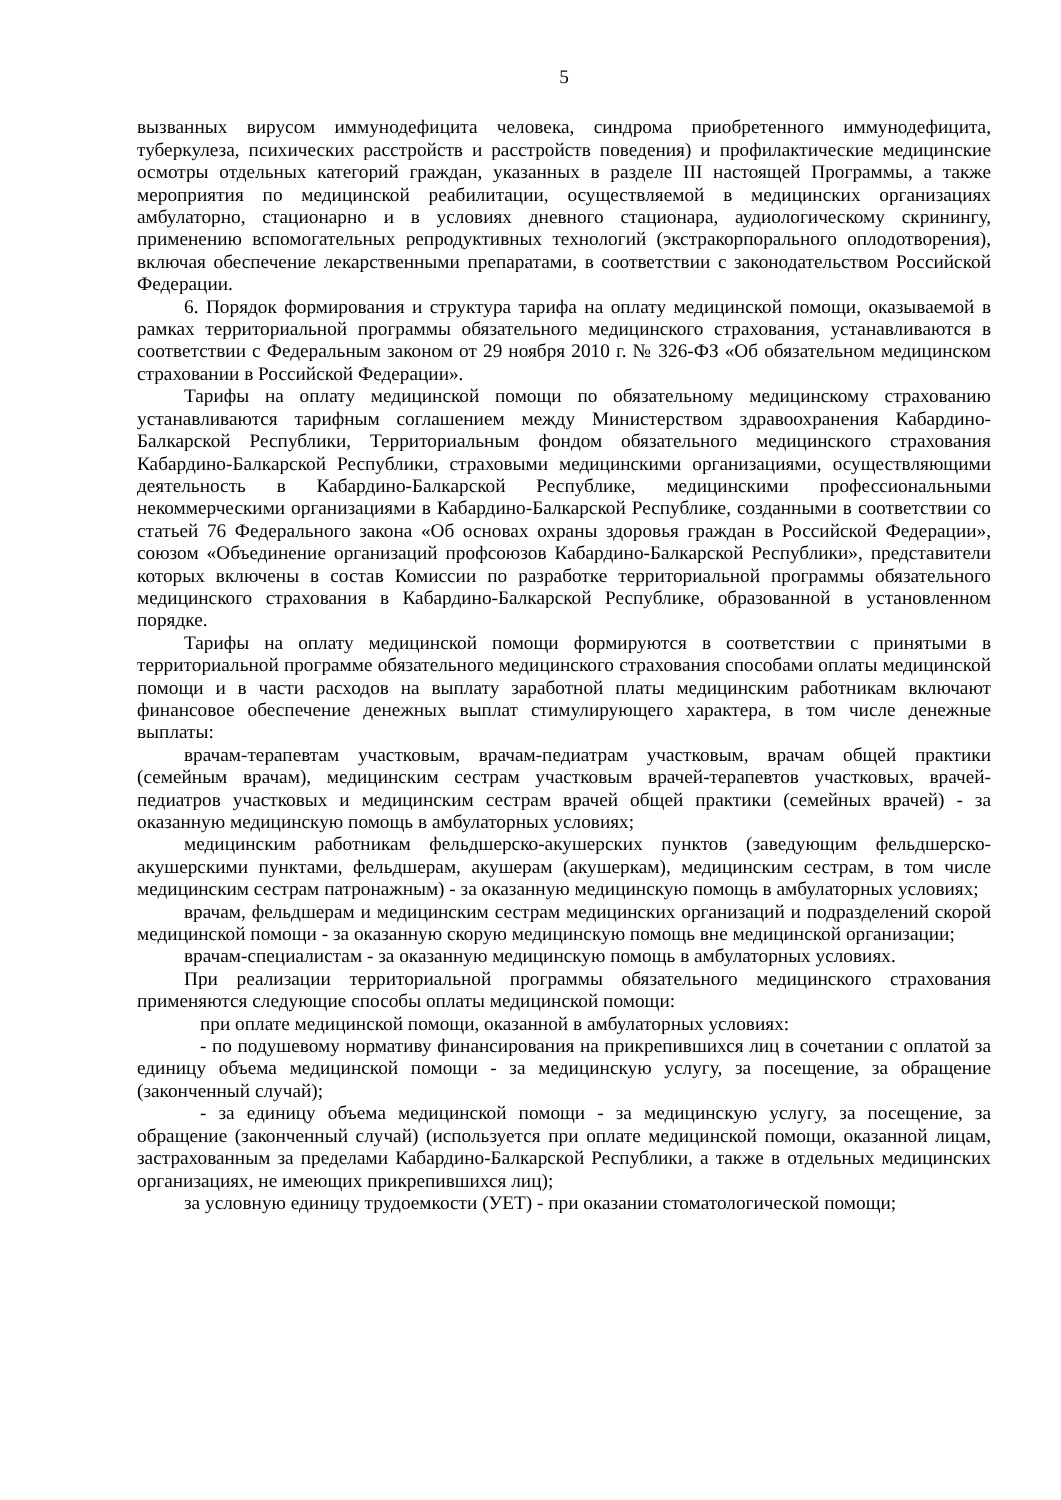5
вызванных вирусом иммунодефицита человека, синдрома приобретенного иммунодефицита, туберкулеза, психических расстройств и расстройств поведения) и профилактические медицинские осмотры отдельных категорий граждан, указанных в разделе III настоящей Программы, а также мероприятия по медицинской реабилитации, осуществляемой в медицинских организациях амбулаторно, стационарно и в условиях дневного стационара, аудиологическому скринингу, применению вспомогательных репродуктивных технологий (экстракорпорального оплодотворения), включая обеспечение лекарственными препаратами, в соответствии с законодательством Российской Федерации.
6. Порядок формирования и структура тарифа на оплату медицинской помощи, оказываемой в рамках территориальной программы обязательного медицинского страхования, устанавливаются в соответствии с Федеральным законом от 29 ноября 2010 г. № 326-ФЗ «Об обязательном медицинском страховании в Российской Федерации».
Тарифы на оплату медицинской помощи по обязательному медицинскому страхованию устанавливаются тарифным соглашением между Министерством здравоохранения Кабардино-Балкарской Республики, Территориальным фондом обязательного медицинского страхования Кабардино-Балкарской Республики, страховыми медицинскими организациями, осуществляющими деятельность в Кабардино-Балкарской Республике, медицинскими профессиональными некоммерческими организациями в Кабардино-Балкарской Республике, созданными в соответствии со статьей 76 Федерального закона «Об основах охраны здоровья граждан в Российской Федерации», союзом «Объединение организаций профсоюзов Кабардино-Балкарской Республики», представители которых включены в состав Комиссии по разработке территориальной программы обязательного медицинского страхования в Кабардино-Балкарской Республике, образованной в установленном порядке.
Тарифы на оплату медицинской помощи формируются в соответствии с принятыми в территориальной программе обязательного медицинского страхования способами оплаты медицинской помощи и в части расходов на выплату заработной платы медицинским работникам включают финансовое обеспечение денежных выплат стимулирующего характера, в том числе денежные выплаты:
врачам-терапевтам участковым, врачам-педиатрам участковым, врачам общей практики (семейным врачам), медицинским сестрам участковым врачей-терапевтов участковых, врачей-педиатров участковых и медицинским сестрам врачей общей практики (семейных врачей) - за оказанную медицинскую помощь в амбулаторных условиях;
медицинским работникам фельдшерско-акушерских пунктов (заведующим фельдшерско-акушерскими пунктами, фельдшерам, акушерам (акушеркам), медицинским сестрам, в том числе медицинским сестрам патронажным) - за оказанную медицинскую помощь в амбулаторных условиях;
врачам, фельдшерам и медицинским сестрам медицинских организаций и подразделений скорой медицинской помощи - за оказанную скорую медицинскую помощь вне медицинской организации;
врачам-специалистам - за оказанную медицинскую помощь в амбулаторных условиях.
При реализации территориальной программы обязательного медицинского страхования применяются следующие способы оплаты медицинской помощи:
при оплате медицинской помощи, оказанной в амбулаторных условиях:
- по подушевому нормативу финансирования на прикрепившихся лиц в сочетании с оплатой за единицу объема медицинской помощи - за медицинскую услугу, за посещение, за обращение (законченный случай);
- за единицу объема медицинской помощи - за медицинскую услугу, за посещение, за обращение (законченный случай) (используется при оплате медицинской помощи, оказанной лицам, застрахованным за пределами Кабардино-Балкарской Республики, а также в отдельных медицинских организациях, не имеющих прикрепившихся лиц);
за условную единицу трудоемкости (УЕТ) - при оказании стоматологической помощи;